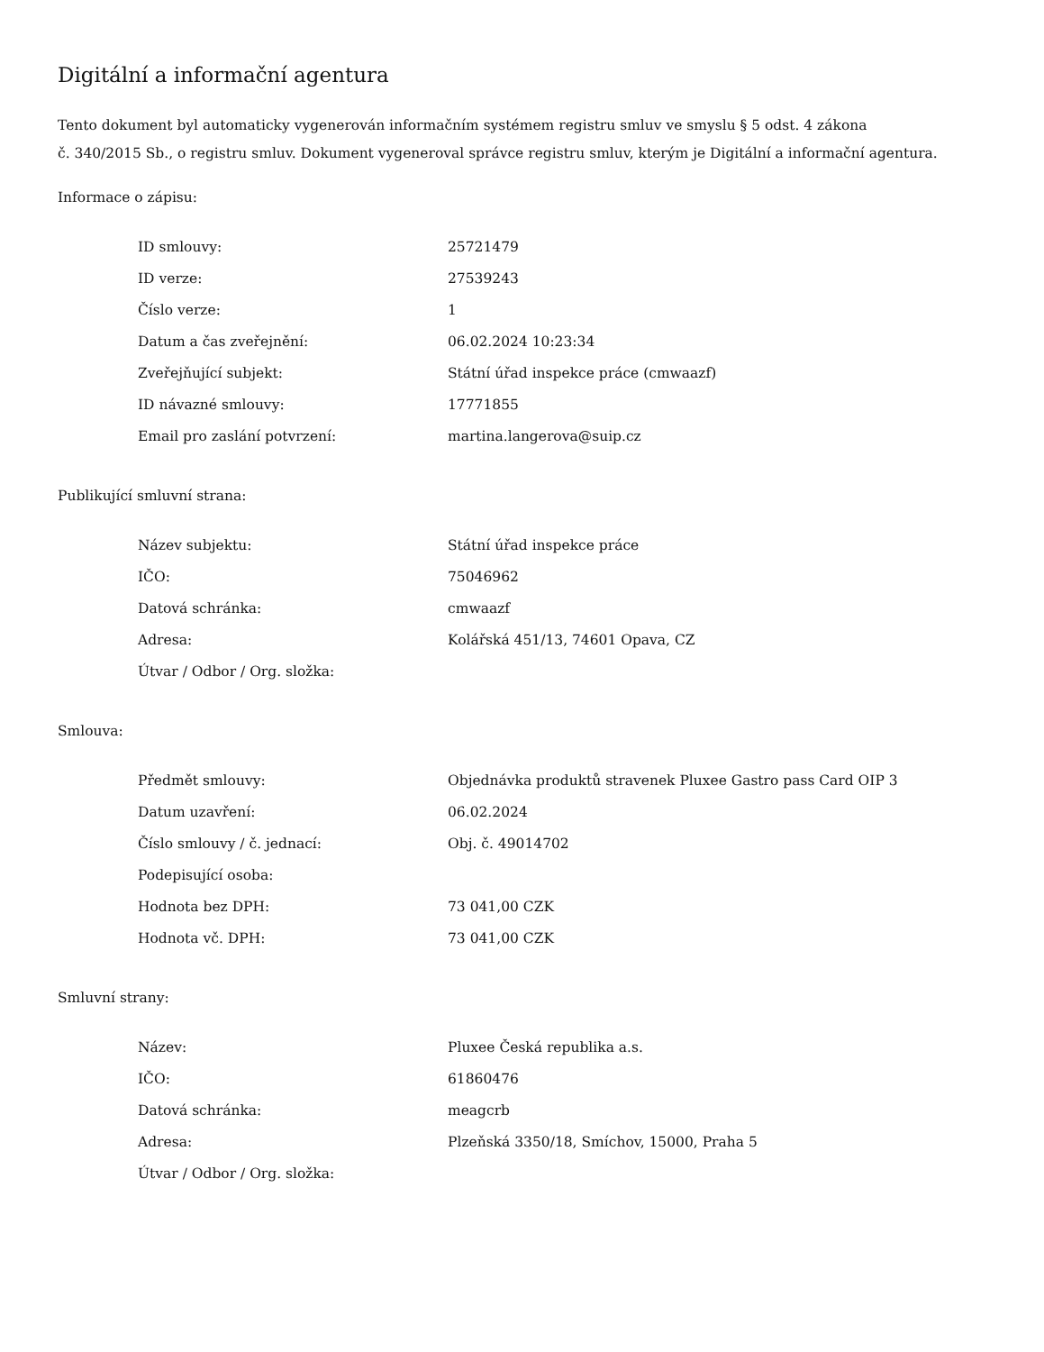Digitální a informační agentura
Tento dokument byl automaticky vygenerován informačním systémem registru smluv ve smyslu § 5 odst. 4 zákona
č. 340/2015 Sb., o registru smluv. Dokument vygeneroval správce registru smluv, kterým je Digitální a informační agentura.
Informace o zápisu:
| ID smlouvy: | 25721479 |
| ID verze: | 27539243 |
| Číslo verze: | 1 |
| Datum a čas zveřejnění: | 06.02.2024 10:23:34 |
| Zveřejňující subjekt: | Státní úřad inspekce práce (cmwaazf) |
| ID návazné smlouvy: | 17771855 |
| Email pro zaslání potvrzení: | martina.langerova@suip.cz |
Publikující smluvní strana:
| Název subjektu: | Státní úřad inspekce práce |
| IČO: | 75046962 |
| Datová schránka: | cmwaazf |
| Adresa: | Kolářská 451/13, 74601 Opava, CZ |
| Útvar / Odbor / Org. složka: | |
Smlouva:
| Předmět smlouvy: | Objednávka produktů stravenek Pluxee Gastro pass Card OIP 3 |
| Datum uzavření: | 06.02.2024 |
| Číslo smlouvy / č. jednací: | Obj. č. 49014702 |
| Podepisující osoba: | |
| Hodnota bez DPH: | 73 041,00 CZK |
| Hodnota vč. DPH: | 73 041,00 CZK |
Smluvní strany:
| Název: | Pluxee Česká republika a.s. |
| IČO: | 61860476 |
| Datová schránka: | meagcrb |
| Adresa: | Plzeňská 3350/18, Smíchov, 15000, Praha 5 |
| Útvar / Odbor / Org. složka: | |